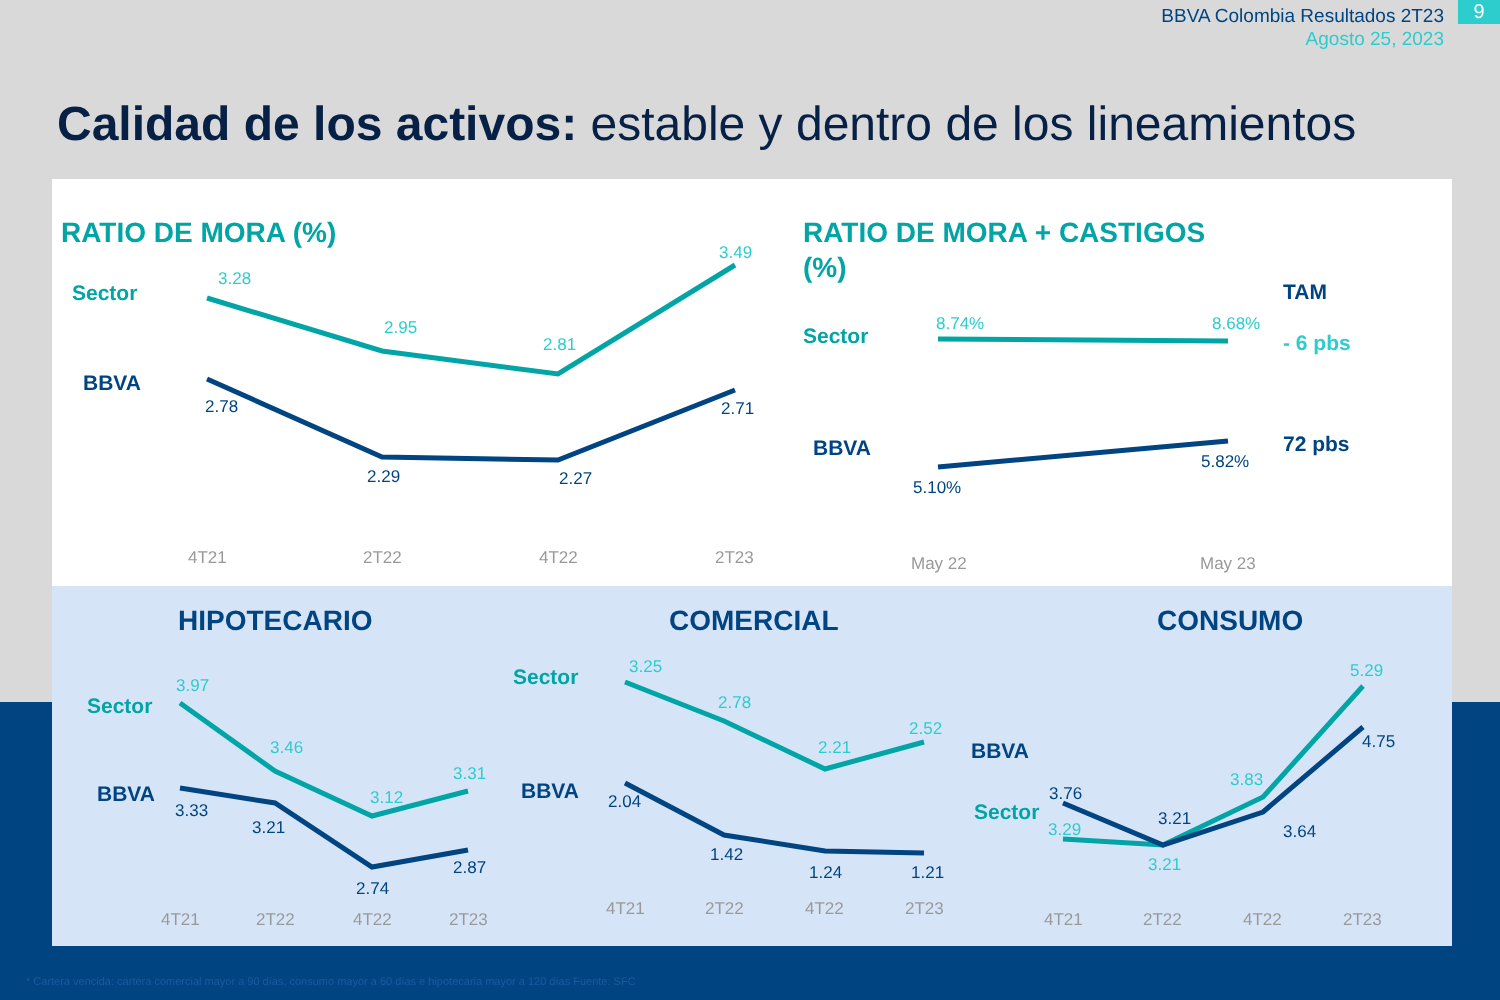BBVA Colombia Resultados 2T23
Agosto 25, 2023
9
Calidad de los activos: estable y dentro de los lineamientos
RATIO DE MORA (%)
RATIO DE MORA + CASTIGOS
(%)
Sector
BBVA
Sector
BBVA
TAM
- 6 pbs
72 pbs
3.28
2.95
2.81
3.49
8.74%
8.68%
2.78
2.29
2.27
2.71
5.10%
5.82%
4T21
2T22
4T22
2T23
May 22
May 23
HIPOTECARIO
COMERCIAL
CONSUMO
Sector
BBVA
Sector
BBVA
BBVA
Sector
3.97
3.46
3.12
3.31
3.25
2.78
2.21
2.52
3.29
3.21
3.83
5.29
3.33
3.21
2.74
2.87
2.04
1.42
1.24
1.21
3.76
3.21
3.64
4.75
4T21
2T22
4T22
2T23
4T21
2T22
4T22
2T23
4T21
2T22
4T22
2T23
* Cartera vencida: cartera comercial mayor a 90 días, consumo mayor a 60 días e hipotecaria mayor a 120 días Fuente: SFC